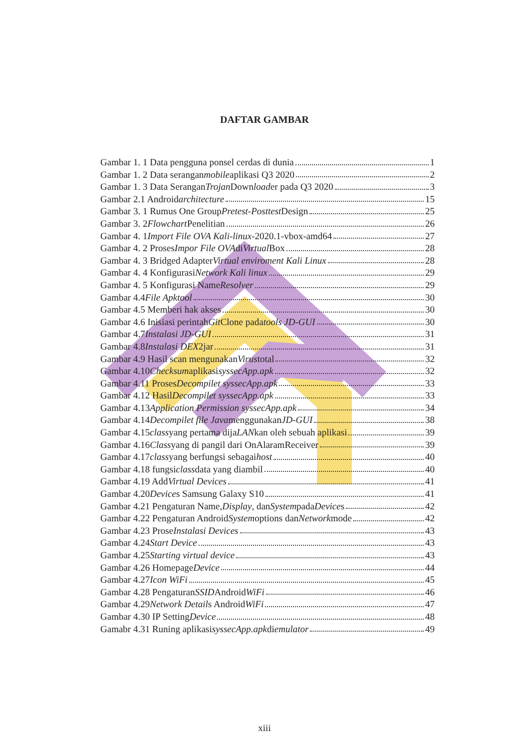DAFTAR GAMBAR
Gambar 1. 1 Data pengguna ponsel cerdas di dunia 1
Gambar 1. 2 Data serangan mobile aplikasi Q3 2020 2
Gambar 1. 3 Data Serangan Trojan Down load er pada Q3 2020 3
Gambar 2.1 Android architecture 15
Gambar 3. 1 Rumus One Group Pretest-Posttest Design 25
Gambar 3. 2 Flowchart Penelitian 26
Gambar 4. 1 Import File OVA Kali-linux -2020.1-vbox-amd64 27
Gambar 4. 2 Proses Impor File OVA di Virtual Box 28
Gambar 4. 3 Bridged Adapter Virtual enviroment Kali Linux 28
Gambar 4. 4 Konfigurasi Network Kali linux 29
Gambar 4. 5 Konfigurasi Name Resolver 29
Gambar 4.4 File Apktool 30
Gambar 4.5 Memberi hak akses 30
Gambar 4.6 Inisiasi perintah Git Clone pada tools JD-GUI 30
Gambar 4.7 Instalasi JD-GUI 31
Gambar 4.8 Instalasi DEX 2jar 31
Gambar 4.9 Hasil scan mengunakan Virus total 32
Gambar 4.10 Checksum aplikasi syssecApp.apk 32
Gambar 4.11 Proses Decompilet syssecApp.apk 33
Gambar 4.12 Hasil Decompilet syssecApp.apk 33
Gambar 4.13 Application Permission syssecApp.apk 34
Gambar 4.14 Decompilet file Java menggunakan JD-GUI 38
Gambar 4.15 class yang pertama dija LAN kan oleh sebuah aplikasi 39
Gambar 4.16 Class yang di pangil dari OnAlaramReceiver 39
Gambar 4.17 class yang berfungsi sebagai host 40
Gambar 4.18 fungsi class data yang diambil 40
Gambar 4.19 Add Virtual Devices 41
Gambar 4.20 Device s Samsung Galaxy S10 41
Gambar 4.21 Pengaturan Name, Display, dan System pada Device s 42
Gambar 4.22 Pengaturan Android System options dan Network mode 42
Gambar 4.23 Prose Instalasi Devices 43
Gambar 4.24 Start Device 43
Gambar 4.25 Starting virtual device 43
Gambar 4.26 Homepage Device 44
Gambar 4.27 Icon WiFi 45
Gambar 4.28 Pengaturan SSID Android WiFi 46
Gambar 4.29 Network Detail s Android WiFi 47
Gambar 4.30 IP Setting Device 48
Gamabr 4.31 Runing aplikasi syssecApp.apk di emulator 49
xiii